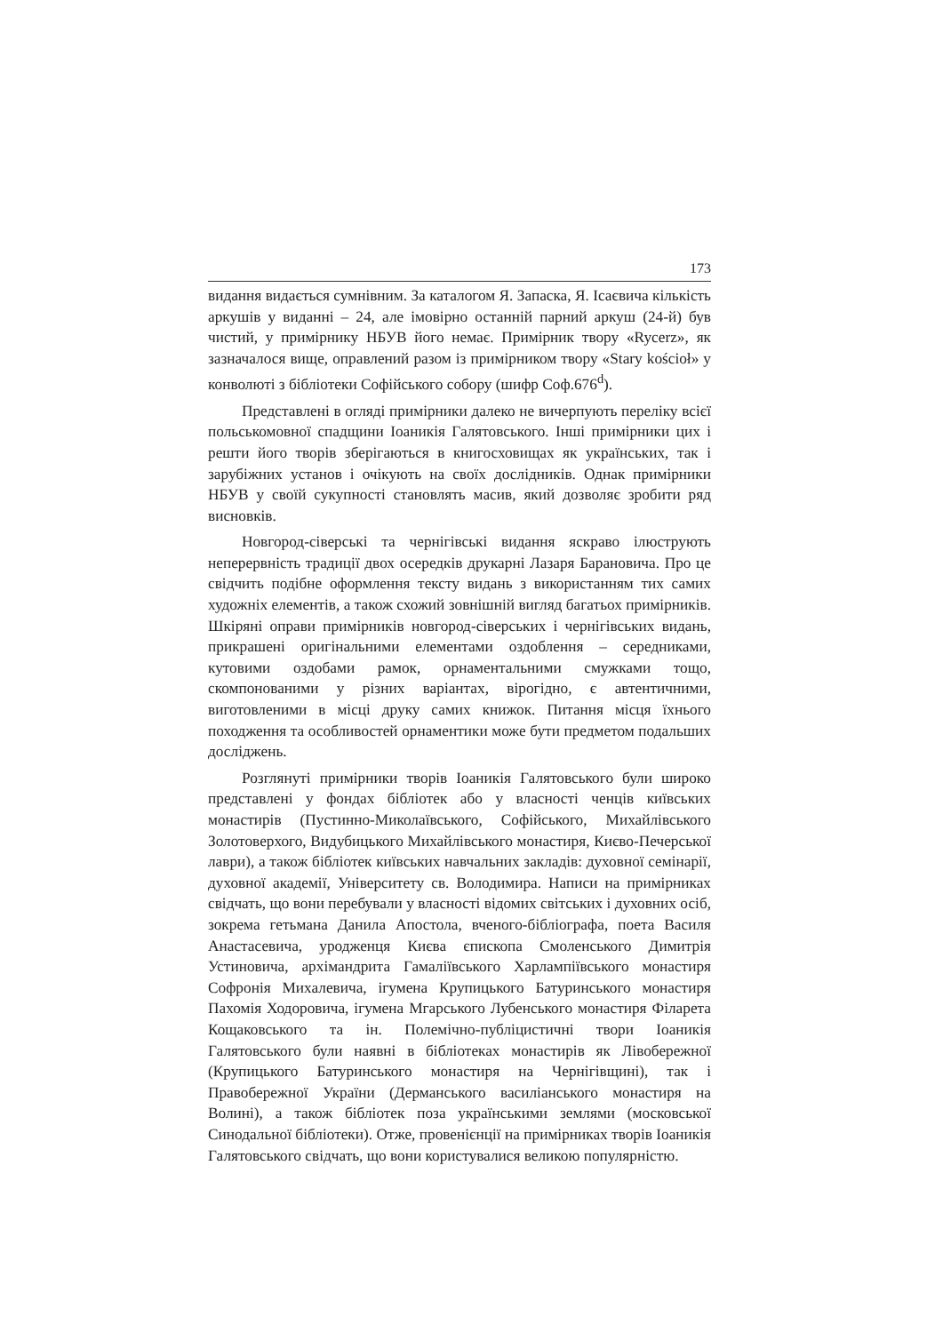173
видання видається сумнівним. За каталогом Я. Запаска, Я. Ісаєвича кількість аркушів у виданні – 24, але імовірно останній парний аркуш (24-й) був чистий, у примірнику НБУВ його немає. Примірник твору «Rycerz», як зазначалося вище, оправлений разом із примірником твору «Stary kościoł» у конволюті з бібліотеки Софійського собору (шифр Соф.676<sup>d</sup>).
Представлені в огляді примірники далеко не вичерпують переліку всієї польськомовної спадщини Іоаникія Галятовського. Інші примірники цих і решти його творів зберігаються в книгосховищах як українських, так і зарубіжних установ і очікують на своїх дослідників. Однак примірники НБУВ у своїй сукупності становлять масив, який дозволяє зробити ряд висновків.
Новгород-сіверські та чернігівські видання яскраво ілюструють неперервність традиції двох осередків друкарні Лазаря Барановича. Про це свідчить подібне оформлення тексту видань з використанням тих самих художніх елементів, а також схожий зовнішній вигляд багатьох примірників. Шкіряні оправи примірників новгород-сіверських і чернігівських видань, прикрашені оригінальними елементами оздоблення – середниками, кутовими оздобами рамок, орнаментальними смужками тощо, скомпонованими у різних варіантах, вірогідно, є автентичними, виготовленими в місці друку самих книжок. Питання місця їхнього походження та особливостей орнаментики може бути предметом подальших досліджень.
Розглянуті примірники творів Іоаникія Галятовського були широко представлені у фондах бібліотек або у власності ченців київських монастирів (Пустинно-Миколаївського, Софійського, Михайлівського Золотоверхого, Видубицького Михайлівського монастиря, Києво-Печерської лаври), а також бібліотек київських навчальних закладів: духовної семінарії, духовної академії, Університету св. Володимира. Написи на примірниках свідчать, що вони перебували у власності відомих світських і духовних осіб, зокрема гетьмана Данила Апостола, вченого-бібліографа, поета Василя Анастасевича, уродженця Києва єпископа Смоленського Димитрія Устиновича, архімандрита Гамаліївського Харлампіївського монастиря Софронія Михалевича, ігумена Крупицького Батуринського монастиря Пахомія Ходоровича, ігумена Мгарського Лубенського монастиря Філарета Кощаковського та ін. Полемічно-публіцистичні твори Іоаникія Галятовського були наявні в бібліотеках монастирів як Лівобережної (Крупицького Батуринського монастиря на Чернігівщині), так і Правобережної України (Дерманського василіанського монастиря на Волині), а також бібліотек поза українськими землями (московської Синодальної бібліотеки). Отже, провенієнції на примірниках творів Іоаникія Галятовського свідчать, що вони користувалися великою популярністю.